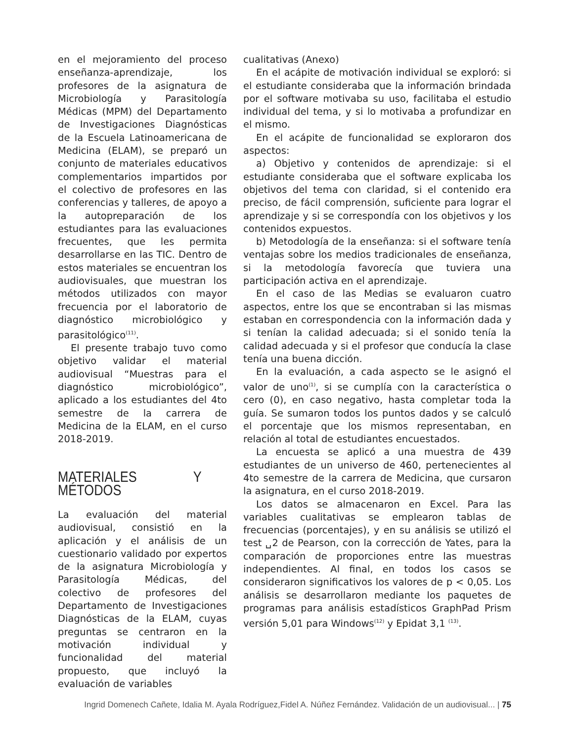en el mejoramiento del proceso enseñanza-aprendizaje, los profesores de la asignatura de Microbiología y Parasitología Médicas (MPM) del Departamento de Investigaciones Diagnósticas de la Escuela Latinoamericana de Medicina (ELAM), se preparó un conjunto de materiales educativos complementarios impartidos por el colectivo de profesores en las conferencias y talleres, de apoyo a la autopreparación de los estudiantes para las evaluaciones frecuentes, que les permita desarrollarse en las TIC. Dentro de estos materiales se encuentran los audiovisuales, que muestran los métodos utilizados con mayor frecuencia por el laboratorio de diagnóstico microbiológico y parasitológico<sup>(11)</sup>.
El presente trabajo tuvo como objetivo validar el material audiovisual “Muestras para el diagnóstico microbiológico”, aplicado a los estudiantes del 4to semestre de la carrera de Medicina de la ELAM, en el curso 2018-2019.
MATERIALES Y MÉTODOS
La evaluación del material audiovisual, consistió en la aplicación y el análisis de un cuestionario validado por expertos de la asignatura Microbiología y Parasitología Médicas, del colectivo de profesores del Departamento de Investigaciones Diagnósticas de la ELAM, cuyas preguntas se centraron en la motivación individual y funcionalidad del material propuesto, que incluyó la evaluación de variables
cualitativas (Anexo)
En el acápite de motivación individual se exploró: si el estudiante consideraba que la información brindada por el software motivaba su uso, facilitaba el estudio individual del tema, y si lo motivaba a profundizar en el mismo.
En el acápite de funcionalidad se exploraron dos aspectos:
a) Objetivo y contenidos de aprendizaje: si el estudiante consideraba que el software explicaba los objetivos del tema con claridad, si el contenido era preciso, de fácil comprensión, suficiente para lograr el aprendizaje y si se correspondía con los objetivos y los contenidos expuestos.
b) Metodología de la enseñanza: si el software tenía ventajas sobre los medios tradicionales de enseñanza, si la metodología favorecía que tuviera una participación activa en el aprendizaje.
En el caso de las Medias se evaluaron cuatro aspectos, entre los que se encontraban si las mismas estaban en correspondencia con la información dada y si tenían la calidad adecuada; si el sonido tenía la calidad adecuada y si el profesor que conducía la clase tenía una buena dicción.
En la evaluación, a cada aspecto se le asignó el valor de uno<sup>(1)</sup>, si se cumplía con la característica o cero (0), en caso negativo, hasta completar toda la guía. Se sumaron todos los puntos dados y se calculó el porcentaje que los mismos representaban, en relación al total de estudiantes encuestados.
La encuesta se aplicó a una muestra de 439 estudiantes de un universo de 460, pertenecientes al 4to semestre de la carrera de Medicina, que cursaron la asignatura, en el curso 2018-2019.
Los datos se almacenaron en Excel. Para las variables cualitativas se emplearon tablas de frecuencias (porcentajes), y en su análisis se utilizó el test ␣2 de Pearson, con la corrección de Yates, para la comparación de proporciones entre las muestras independientes. Al final, en todos los casos se consideraron significativos los valores de p < 0,05. Los análisis se desarrollaron mediante los paquetes de programas para análisis estadísticos GraphPad Prism versión 5,01 para Windows<sup>(12)</sup> y Epidat 3,1 <sup>(13)</sup>.
Ingrid Domenech Cañete, Idalia M. Ayala Rodríguez,Fidel A. Núñez Fernández. Validación de un audiovisual... | 75